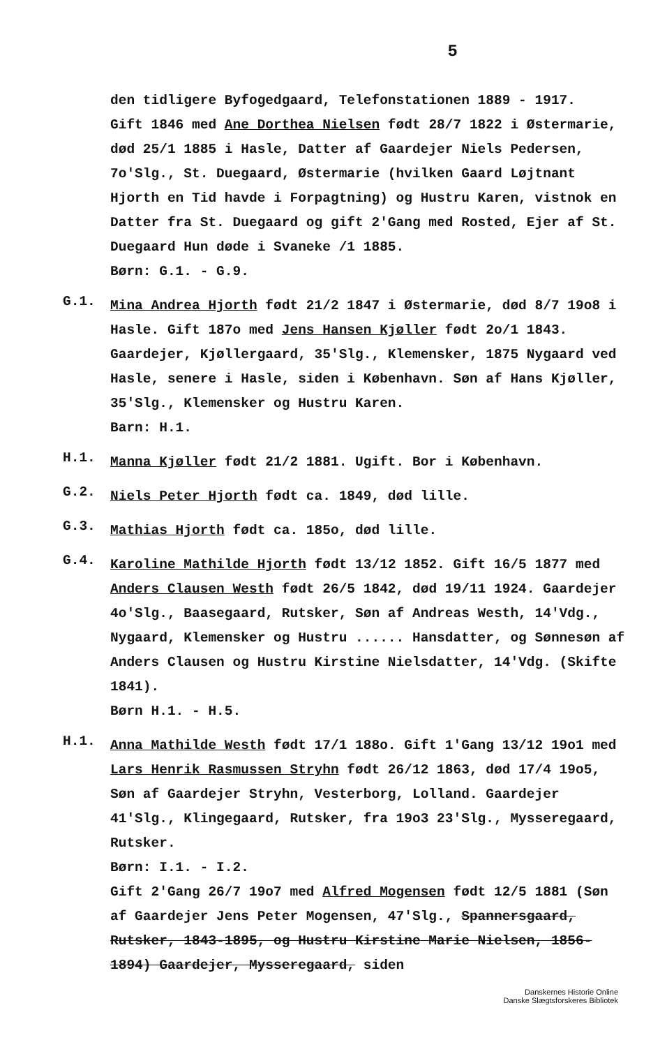5
den tidligere Byfogedgaard, Telefonstationen 1889 - 1917.
Gift 1846 med Ane Dorthea Nielsen født 28/7 1822 i Østermarie, død 25/1 1885 i Hasle, Datter af Gaardejer Niels Pedersen, 7o'Slg., St. Duegaard, Østermarie (hvilken Gaard Løjtnant Hjorth en Tid havde i Forpagtning) og Hustru Karen, vistnok en Datter fra St. Duegaard og gift 2'Gang med Rosted, Ejer af St. Duegaard Hun døde i Svaneke /1 1885.
Børn: G.1. - G.9.
G.1.
Mina Andrea Hjorth født 21/2 1847 i Østermarie, død 8/7 19o8 i Hasle. Gift 187o med Jens Hansen Kjøller født 2o/1 1843. Gaardejer, Kjøllergaard, 35'Slg., Klemensker, 1875 Nygaard ved Hasle, senere i Hasle, siden i København. Søn af Hans Kjøller, 35'Slg., Klemensker og Hustru Karen.
Barn: H.1.
H.1.
Manna Kjøller født 21/2 1881. Ugift. Bor i København.
G.2.
Niels Peter Hjorth født ca. 1849, død lille.
G.3.
Mathias Hjorth født ca. 185o, død lille.
G.4.
Karoline Mathilde Hjorth født 13/12 1852. Gift 16/5 1877 med Anders Clausen Westh født 26/5 1842, død 19/11 1924. Gaardejer 4o'Slg., Baasegaard, Rutsker, Søn af Andreas Westh, 14'Vdg., Nygaard, Klemensker og Hustru ...... Hansdatter, og Sønnesøn af Anders Clausen og Hustru Kirstine Nielsdatter, 14'Vdg. (Skifte 1841).
Børn H.1. - H.5.
H.1.
Anna Mathilde Westh født 17/1 188o. Gift 1'Gang 13/12 19o1 med Lars Henrik Rasmussen Stryhn født 26/12 1863, død 17/4 19o5, Søn af Gaardejer Stryhn, Vesterborg, Lolland. Gaardejer 41'Slg., Klingegaard, Rutsker, fra 19o3 23'Slg., Mysseregaard, Rutsker.
Børn: I.1. - I.2.
Gift 2'Gang 26/7 19o7 med Alfred Mogensen født 12/5 1881 (Søn af Gaardejer Jens Peter Mogensen, 47'Slg., Spannersgaard, Rutsker, 1843-1895, og Hustru Kirstine Marie Nielsen, 1856-1894) Gaardejer, Mysseregaard, siden
Danskernes Historie Online
Danske Slægtsforskeres Bibliotek